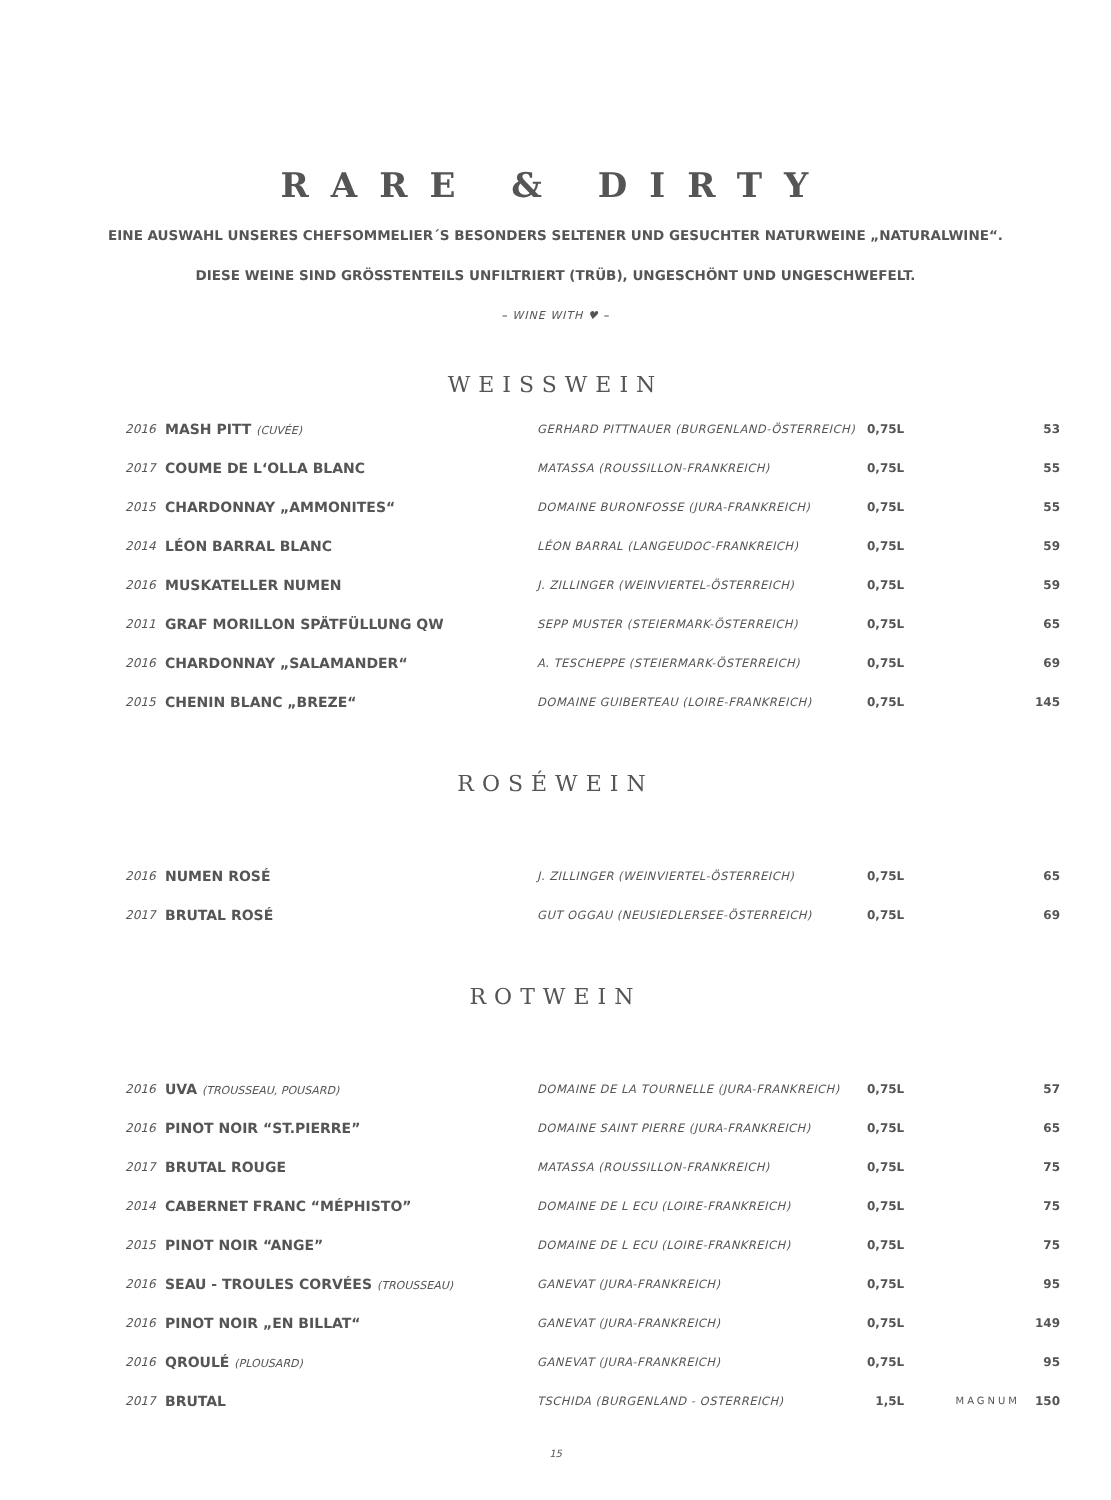RARE & DIRTY
EINE AUSWAHL UNSERES CHEFSOMMELIER´S BESONDERS SELTENER UND GESUCHTER NATURWEINE „NATURALWINE“.
DIESE WEINE SIND GRÖSSTENTEILS UNFILTRIERT (TRÜB), UNGESCHÖNT UND UNGESCHWEFELT.
– WINE WITH ♥ –
WEISSWEIN
| 2016 | MASH PITT (CUVÉE) | GERHARD PITTNAUER (BURGENLAND-ÖSTERREICH) | 0,75L | | 53 |
| 2017 | COUME DE L‘OLLA BLANC | MATASSA (ROUSSILLON-FRANKREICH) | 0,75L | | 55 |
| 2015 | CHARDONNAY „AMMONITES“ | DOMAINE BURONFOSSE (JURA-FRANKREICH) | 0,75L | | 55 |
| 2014 | LÉON BARRAL BLANC | LÉON BARRAL (LANGEUDOC-FRANKREICH) | 0,75L | | 59 |
| 2016 | MUSKATELLER NUMEN | J. ZILLINGER (WEINVIERTEL-ÖSTERREICH) | 0,75L | | 59 |
| 2011 | GRAF MORILLON SPÄTFÜLLUNG QW | SEPP MUSTER (STEIERMARK-ÖSTERREICH) | 0,75L | | 65 |
| 2016 | CHARDONNAY „SALAMANDER“ | A. TESCHEPPE (STEIERMARK-ÖSTERREICH) | 0,75L | | 69 |
| 2015 | CHENIN BLANC „BREZE“ | DOMAINE GUIBERTEAU (LOIRE-FRANKREICH) | 0,75L | | 145 |
ROSÉWEIN
| 2016 | NUMEN ROSÉ | J. ZILLINGER (WEINVIERTEL-ÖSTERREICH) | 0,75L | | 65 |
| 2017 | BRUTAL ROSÉ | GUT OGGAU (NEUSIEDLERSEE-ÖSTERREICH) | 0,75L | | 69 |
ROTWEIN
| 2016 | UVA (TROUSSEAU, POUSARD) | DOMAINE DE LA TOURNELLE (JURA-FRANKREICH) | 0,75L | | 57 |
| 2016 | PINOT NOIR “ST.PIERRE” | DOMAINE SAINT PIERRE (JURA-FRANKREICH) | 0,75L | | 65 |
| 2017 | BRUTAL ROUGE | MATASSA (ROUSSILLON-FRANKREICH) | 0,75L | | 75 |
| 2014 | CABERNET FRANC “MÉPHISTO” | DOMAINE DE L ECU (LOIRE-FRANKREICH) | 0,75L | | 75 |
| 2015 | PINOT NOIR “ANGE” | DOMAINE DE L ECU (LOIRE-FRANKREICH) | 0,75L | | 75 |
| 2016 | SEAU - TROULES CORVÉES (TROUSSEAU) | GANEVAT (JURA-FRANKREICH) | 0,75L | | 95 |
| 2016 | PINOT NOIR „EN BILLAT“ | GANEVAT (JURA-FRANKREICH) | 0,75L | | 149 |
| 2016 | QROULÉ (PLOUSARD) | GANEVAT (JURA-FRANKREICH) | 0,75L | | 95 |
| 2017 | BRUTAL | TSCHIDA (BURGENLAND - OSTERREICH) | 1,5L | MAGNUM | 150 |
15